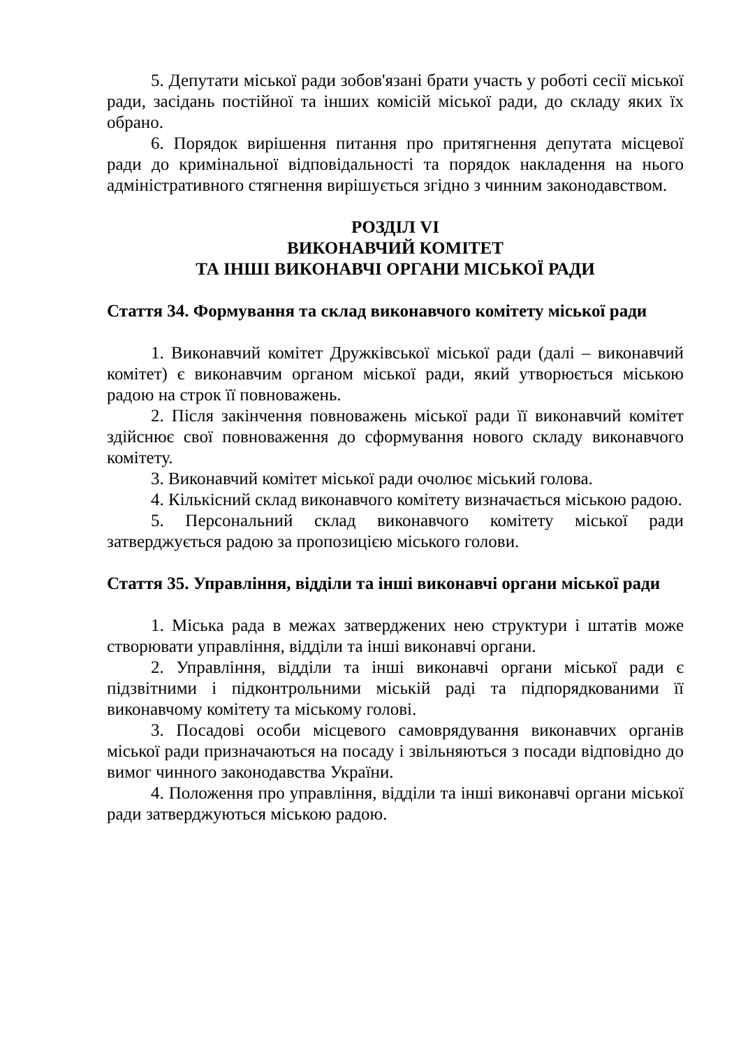5. Депутати міської ради зобов'язані брати участь у роботі сесії міської ради, засідань постійної та інших комісій міської ради, до складу яких їх обрано.
6. Порядок вирішення питання про притягнення депутата місцевої ради до кримінальної відповідальності та порядок накладення на нього адміністративного стягнення вирішується згідно з чинним законодавством.
РОЗДІЛ VI
ВИКОНАВЧИЙ КОМІТЕТ
ТА ІНШІ ВИКОНАВЧІ ОРГАНИ МІСЬКОЇ РАДИ
Стаття 34. Формування та склад виконавчого комітету міської ради
1. Виконавчий комітет Дружківської міської ради (далі – виконавчий комітет) є виконавчим органом міської ради, який утворюється міською радою на строк її повноважень.
2. Після закінчення повноважень міської ради її виконавчий комітет здійснює свої повноваження до сформування нового складу виконавчого комітету.
3. Виконавчий комітет міської ради очолює міський голова.
4. Кількісний склад виконавчого комітету визначається міською радою.
5. Персональний склад виконавчого комітету міської ради затверджується радою за пропозицією міського голови.
Стаття 35. Управління, відділи та інші виконавчі органи міської ради
1. Міська рада в межах затверджених нею структури і штатів може створювати управління, відділи та інші виконавчі органи.
2. Управління, відділи та інші виконавчі органи міської ради є підзвітними і підконтрольними міській раді та підпорядкованими її виконавчому комітету та міському голові.
3. Посадові особи місцевого самоврядування виконавчих органів міської ради призначаються на посаду і звільняються з посади відповідно до вимог чинного законодавства України.
4. Положення про управління, відділи та інші виконавчі органи міської ради затверджуються міською радою.